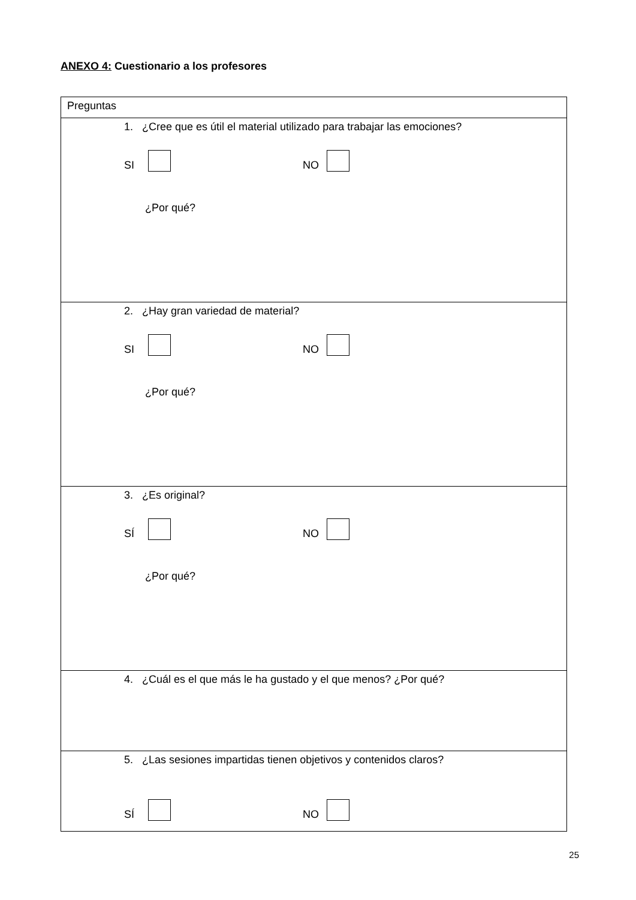ANEXO 4: Cuestionario a los profesores
| Preguntas |
| 1. ¿Cree que es útil el material utilizado para trabajar las emociones? SI NO ¿Por qué? |
| 2. ¿Hay gran variedad de material? SI NO ¿Por qué? |
| 3. ¿Es original? SÍ NO ¿Por qué? |
| 4. ¿Cuál es el que más le ha gustado y el que menos? ¿Por qué? |
| 5. ¿Las sesiones impartidas tienen objetivos y contenidos claros? SÍ NO |
25